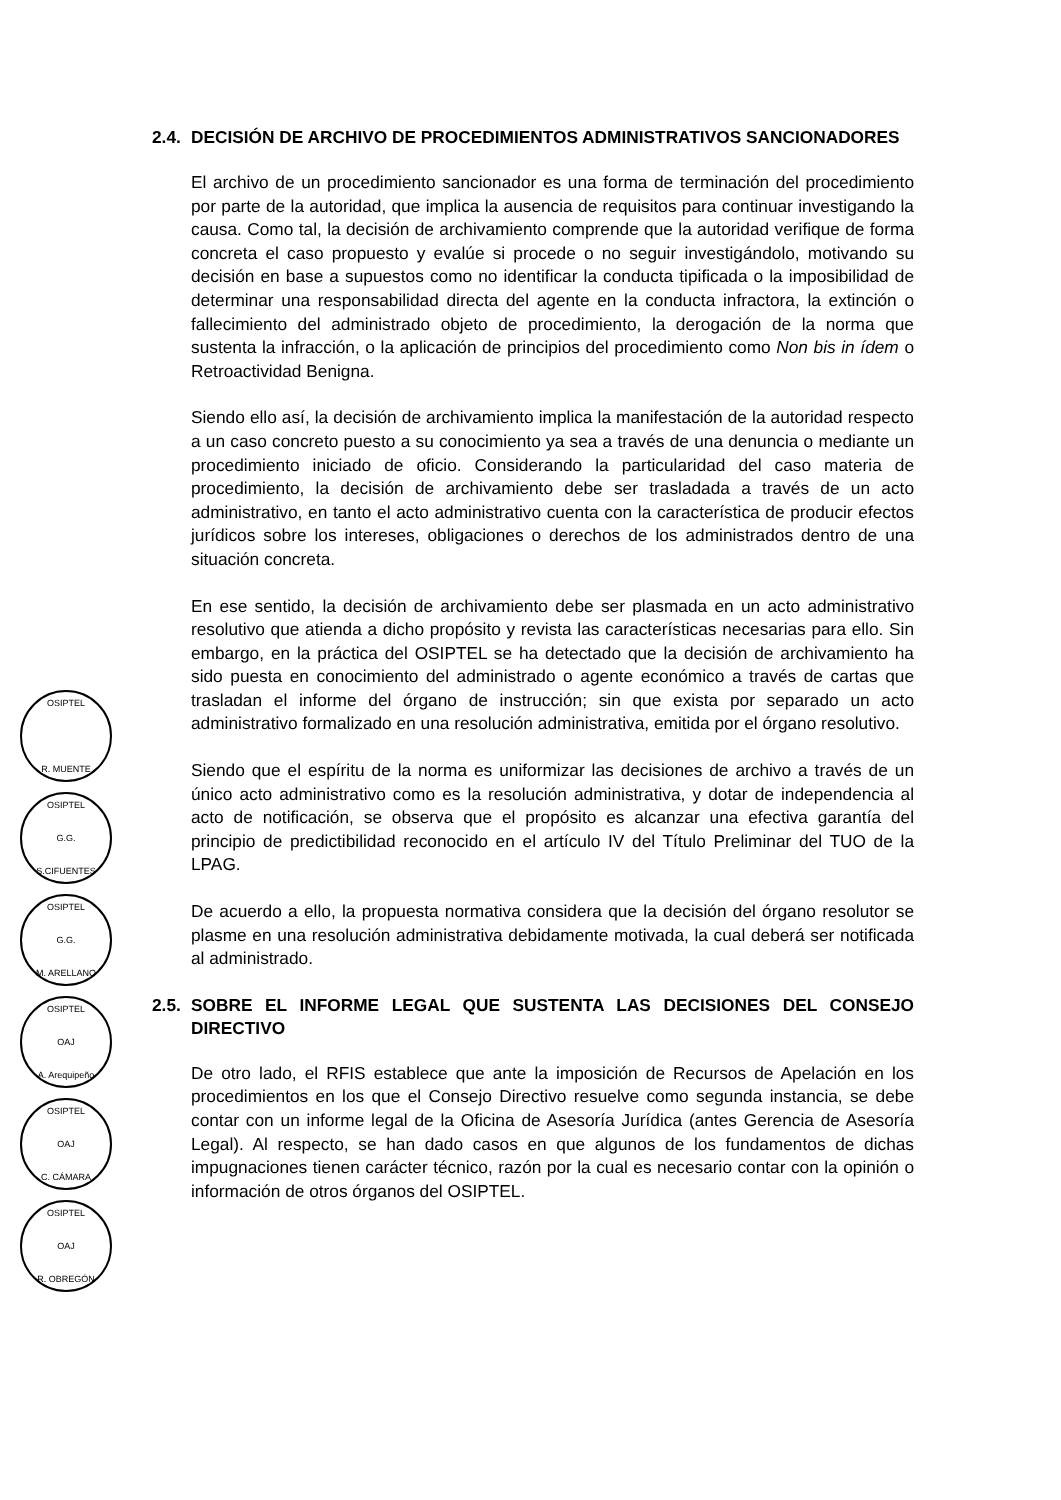2.4. DECISIÓN DE ARCHIVO DE PROCEDIMIENTOS ADMINISTRATIVOS SANCIONADORES
El archivo de un procedimiento sancionador es una forma de terminación del procedimiento por parte de la autoridad, que implica la ausencia de requisitos para continuar investigando la causa. Como tal, la decisión de archivamiento comprende que la autoridad verifique de forma concreta el caso propuesto y evalúe si procede o no seguir investigándolo, motivando su decisión en base a supuestos como no identificar la conducta tipificada o la imposibilidad de determinar una responsabilidad directa del agente en la conducta infractora, la extinción o fallecimiento del administrado objeto de procedimiento, la derogación de la norma que sustenta la infracción, o la aplicación de principios del procedimiento como Non bis in ídem o Retroactividad Benigna.
Siendo ello así, la decisión de archivamiento implica la manifestación de la autoridad respecto a un caso concreto puesto a su conocimiento ya sea a través de una denuncia o mediante un procedimiento iniciado de oficio. Considerando la particularidad del caso materia de procedimiento, la decisión de archivamiento debe ser trasladada a través de un acto administrativo, en tanto el acto administrativo cuenta con la característica de producir efectos jurídicos sobre los intereses, obligaciones o derechos de los administrados dentro de una situación concreta.
En ese sentido, la decisión de archivamiento debe ser plasmada en un acto administrativo resolutivo que atienda a dicho propósito y revista las características necesarias para ello. Sin embargo, en la práctica del OSIPTEL se ha detectado que la decisión de archivamiento ha sido puesta en conocimiento del administrado o agente económico a través de cartas que trasladan el informe del órgano de instrucción; sin que exista por separado un acto administrativo formalizado en una resolución administrativa, emitida por el órgano resolutivo.
Siendo que el espíritu de la norma es uniformizar las decisiones de archivo a través de un único acto administrativo como es la resolución administrativa, y dotar de independencia al acto de notificación, se observa que el propósito es alcanzar una efectiva garantía del principio de predictibilidad reconocido en el artículo IV del Título Preliminar del TUO de la LPAG.
De acuerdo a ello, la propuesta normativa considera que la decisión del órgano resolutor se plasme en una resolución administrativa debidamente motivada, la cual deberá ser notificada al administrado.
2.5. SOBRE EL INFORME LEGAL QUE SUSTENTA LAS DECISIONES DEL CONSEJO DIRECTIVO
De otro lado, el RFIS establece que ante la imposición de Recursos de Apelación en los procedimientos en los que el Consejo Directivo resuelve como segunda instancia, se debe contar con un informe legal de la Oficina de Asesoría Jurídica (antes Gerencia de Asesoría Legal). Al respecto, se han dado casos en que algunos de los fundamentos de dichas impugnaciones tienen carácter técnico, razón por la cual es necesario contar con la opinión o información de otros órganos del OSIPTEL.
OSIPTEL
R. MUENTE
OSIPTEL
G.G.
S.CIFUENTES
OSIPTEL
G.G.
M. ARELLANO
OSIPTEL
OAJ
A. Arequipeño
OSIPTEL
OAJ
C. CÁMARA
OSIPTEL
OAJ
R. OBREGÓN